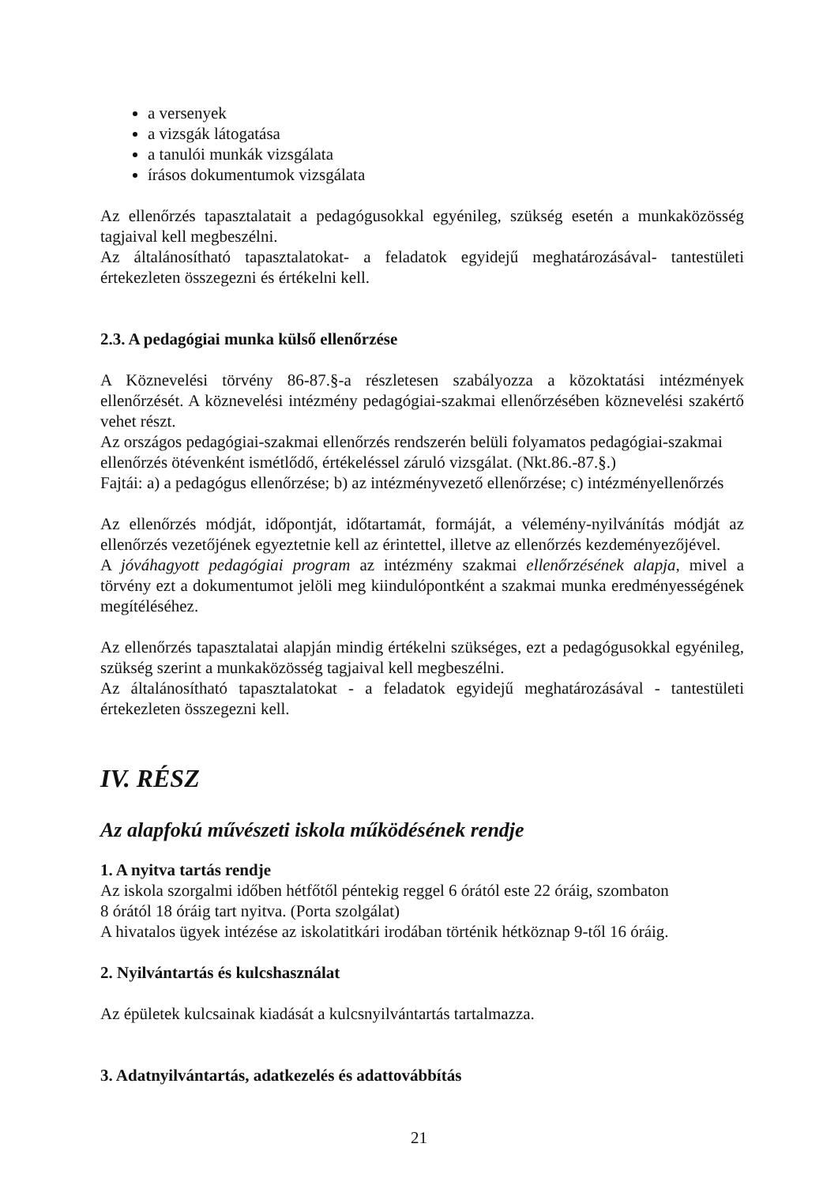a versenyek
a vizsgák látogatása
a tanulói munkák vizsgálata
írásos dokumentumok vizsgálata
Az ellenőrzés tapasztalatait a pedagógusokkal egyénileg, szükség esetén a munkaközösség tagjaival kell megbeszélni.
Az általánosítható tapasztalatokat- a feladatok egyidejű meghatározásával- tantestületi értekezleten összegezni és értékelni kell.
2.3. A pedagógiai munka külső ellenőrzése
A Köznevelési törvény 86-87.§-a részletesen szabályozza a közoktatási intézmények ellenőrzését. A köznevelési intézmény pedagógiai-szakmai ellenőrzésében köznevelési szakértő vehet részt.
Az országos pedagógiai-szakmai ellenőrzés rendszerén belüli folyamatos pedagógiai-szakmai ellenőrzés ötévenként ismétlődő, értékeléssel záruló vizsgálat. (Nkt.86.-87.§.)
Fajtái: a) a pedagógus ellenőrzése; b) az intézményvezető ellenőrzése; c) intézményellenőrzés
Az ellenőrzés módját, időpontját, időtartamát, formáját, a vélemény-nyilvánítás módját az ellenőrzés vezetőjének egyeztetnie kell az érintettel, illetve az ellenőrzés kezdeményezőjével.
A jóváhagyott pedagógiai program az intézmény szakmai ellenőrzésének alapja, mivel a törvény ezt a dokumentumot jelöli meg kiindulópontként a szakmai munka eredményességének megítéléséhez.
Az ellenőrzés tapasztalatai alapján mindig értékelni szükséges, ezt a pedagógusokkal egyénileg, szükség szerint a munkaközösség tagjaival kell megbeszélni.
Az általánosítható tapasztalatokat - a feladatok egyidejű meghatározásával - tantestületi értekezleten összegezni kell.
IV. RÉSZ
Az alapfokú művészeti iskola működésének rendje
1. A nyitva tartás rendje
Az iskola szorgalmi időben hétfőtől péntekig reggel 6 órától este 22 óráig, szombaton
8 órától 18 óráig tart nyitva. (Porta szolgálat)
A hivatalos ügyek intézése az iskolatitkári irodában történik hétköznap 9-től 16 óráig.
2. Nyilvántartás és kulcshasználat
Az épületek kulcsainak kiadását a kulcsnyilvántartás tartalmazza.
3. Adatnyilvántartás, adatkezelés és adattovábbítás
21